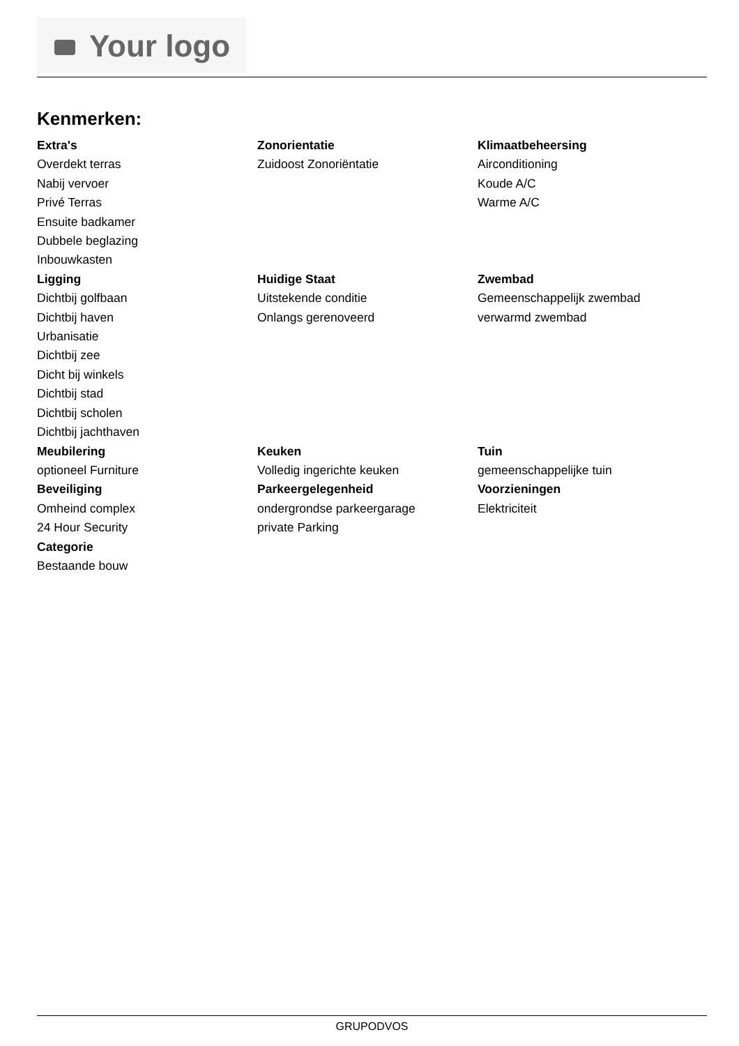Your logo
Kenmerken:
Extra's
Overdekt terras
Nabij vervoer
Privé Terras
Ensuite badkamer
Dubbele beglazing
Inbouwkasten
Zonorientatie
Zuidoost Zonoriëntatie
Klimaatbeheersing
Airconditioning
Koude A/C
Warme A/C
Ligging
Dichtbij golfbaan
Dichtbij haven
Urbanisatie
Dichtbij zee
Dicht bij winkels
Dichtbij stad
Dichtbij scholen
Dichtbij jachthaven
Huidige Staat
Uitstekende conditie
Onlangs gerenoveerd
Zwembad
Gemeenschappelijk zwembad
verwarmd zwembad
Meubilering
optioneel Furniture
Keuken
Volledig ingerichte keuken
Tuin
gemeenschappelijke tuin
Beveiliging
Omheind complex
24 Hour Security
Parkeergelegenheid
ondergrondse parkeergarage
private Parking
Voorzieningen
Elektriciteit
Categorie
Bestaande bouw
GRUPODVOS